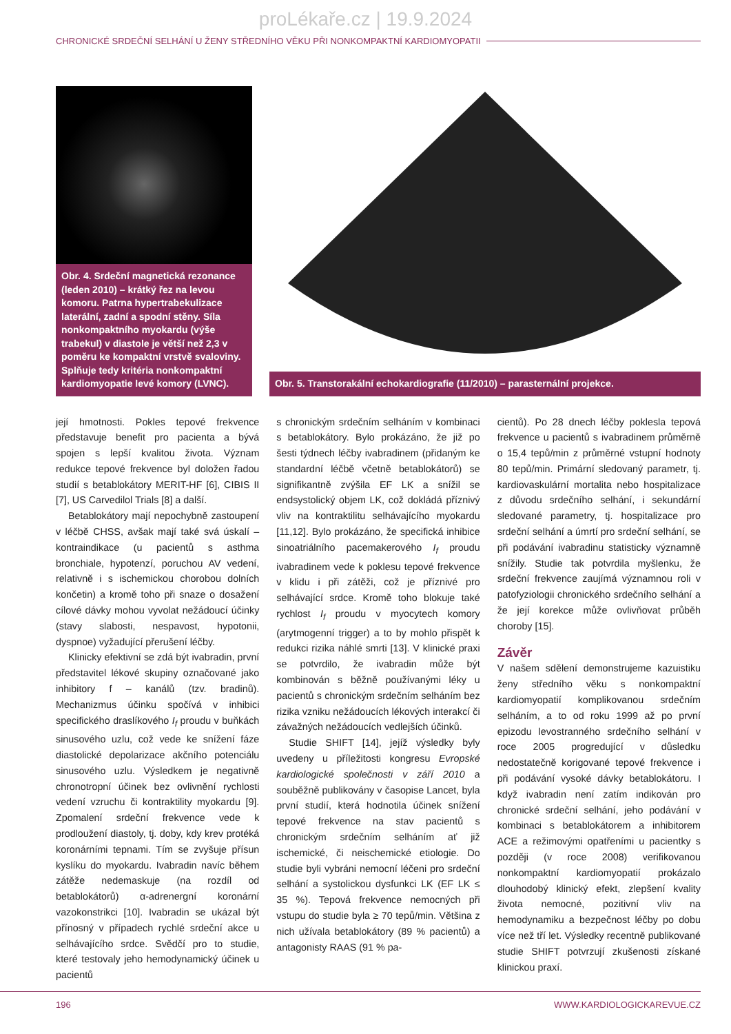proLékaře.cz | 19.9.2024
CHRONICKÉ SRDEČNÍ SELHÁNÍ U ŽENY STŘEDNÍHO VĚKU PŘI NONKOMPAKTNÍ KARDIOMYOPATII
Obr. 4. Srdeční magnetická rezonance (leden 2010) – krátký řez na levou komoru. Patrna hypertrabekulizace laterální, zadní a spodní stěny. Síla nonkompaktního myokardu (výše trabekul) v diastole je větší než 2,3 v poměru ke kompaktní vrstvě svaloviny. Splňuje tedy kritéria nonkompaktní kardiomyopatie levé komory (LVNC).
Obr. 5. Transtorakální echokardiografie (11/2010) – parasternální projekce.
její hmotnosti. Pokles tepové frekvence představuje benefit pro pacienta a bývá spojen s lepší kvalitou života. Význam redukce tepové frekvence byl doložen řadou studií s betablokátory MERIT-HF [6], CIBIS II [7], US Carvedilol Trials [8] a další.
Betablokátory mají nepochybně zastoupení v léčbě CHSS, avšak mají také svá úskalí – kontraindikace (u pacientů s asthma bronchiale, hypotenzí, poruchou AV vedení, relativně i s ischemickou chorobou dolních končetin) a kromě toho při snaze o dosažení cílové dávky mohou vyvolat nežádoucí účinky (stavy slabosti, nespavost, hypotonii, dyspnoe) vyžadující přerušení léčby.
Klinicky efektivní se zdá být ivabradin, první představitel lékové skupiny označované jako inhibitory f – kanálů (tzv. bradinů). Mechanizmus účinku spočívá v inhibici specifického draslíkového I<sub>f</sub> proudu v buňkách sinusového uzlu, což vede ke snížení fáze diastolické depolarizace akčního potenciálu sinusového uzlu. Výsledkem je negativně chronotropní účinek bez ovlivnění rychlosti vedení vzruchu či kontraktility myokardu [9]. Zpomalení srdeční frekvence vede k prodloužení diastoly, tj. doby, kdy krev protéká koronárními tepnami. Tím se zvyšuje přísun kyslíku do myokardu. Ivabradin navíc během zátěže nedemaskuje (na rozdíl od betablokátorů) α-adrenergní koronární vazokonstrikci [10]. Ivabradin se ukázal být přínosný v případech rychlé srdeční akce u selhávajícího srdce. Svědčí pro to studie, které testovaly jeho hemodynamický účinek u pacientů
s chronickým srdečním selháním v kombinaci s betablokátory. Bylo prokázáno, že již po šesti týdnech léčby ivabradinem (přidaným ke standardní léčbě včetně betablokátorů) se signifikantně zvýšila EF LK a snížil se endsystolický objem LK, což dokládá příznivý vliv na kontraktilitu selhávajícího myokardu [11,12]. Bylo prokázáno, že specifická inhibice sinoatriálního pacemakerového I<sub>f</sub> proudu ivabradinem vede k poklesu tepové frekvence v klidu i při zátěži, což je příznivé pro selhávající srdce. Kromě toho blokuje také rychlost I<sub>f</sub> proudu v myocytech komory (arytmogenní trigger) a to by mohlo přispět k redukci rizika náhlé smrti [13]. V klinické praxi se potvrdilo, že ivabradin může být kombinován s běžně používanými léky u pacientů s chronickým srdečním selháním bez rizika vzniku nežádoucích lékových interakcí či závažných nežádoucích vedlejších účinků.
Studie SHIFT [14], jejíž výsledky byly uvedeny u příležitosti kongresu Evropské kardiologické společnosti v září 2010 a souběžně publikovány v časopise Lancet, byla první studií, která hodnotila účinek snížení tepové frekvence na stav pacientů s chronickým srdečním selháním ať již ischemické, či neischemické etiologie. Do studie byli vybráni nemocní léčeni pro srdeční selhání a systolickou dysfunkci LK (EF LK ≤ 35 %). Tepová frekvence nemocných při vstupu do studie byla ≥ 70 tepů/min. Většina z nich užívala betablokátory (89 % pacientů) a antagonisty RAAS (91 % pa-
cientů). Po 28 dnech léčby poklesla tepová frekvence u pacientů s ivabradinem průměrně o 15,4 tepů/min z průměrné vstupní hodnoty 80 tepů/min. Primární sledovaný parametr, tj. kardiovaskulární mortalita nebo hospitalizace z důvodu srdečního selhání, i sekundární sledované parametry, tj. hospitalizace pro srdeční selhání a úmrtí pro srdeční selhání, se při podávání ivabradinu statisticky významně snížily. Studie tak potvrdila myšlenku, že srdeční frekvence zaujímá významnou roli v patofyziologii chronického srdečního selhání a že její korekce může ovlivňovat průběh choroby [15].
Závěr
V našem sdělení demonstrujeme kazuistiku ženy středního věku s nonkompaktní kardiomyopatií komplikovanou srdečním selháním, a to od roku 1999 až po první epizodu levostranného srdečního selhání v roce 2005 progredující v důsledku nedostatečně korigované tepové frekvence i při podávání vysoké dávky betablokátoru. I když ivabradin není zatím indikován pro chronické srdeční selhání, jeho podávání v kombinaci s betablokátorem a inhibitorem ACE a režimovými opatřeními u pacientky s později (v roce 2008) verifikovanou nonkompaktní kardiomyopatií prokázalo dlouhodobý klinický efekt, zlepšení kvality života nemocné, pozitivní vliv na hemodynamiku a bezpečnost léčby po dobu více než tří let. Výsledky recentně publikované studie SHIFT potvrzují zkušenosti získané klinickou praxí.
196 WWW.KARDIOLOGICKAREVUE.CZ